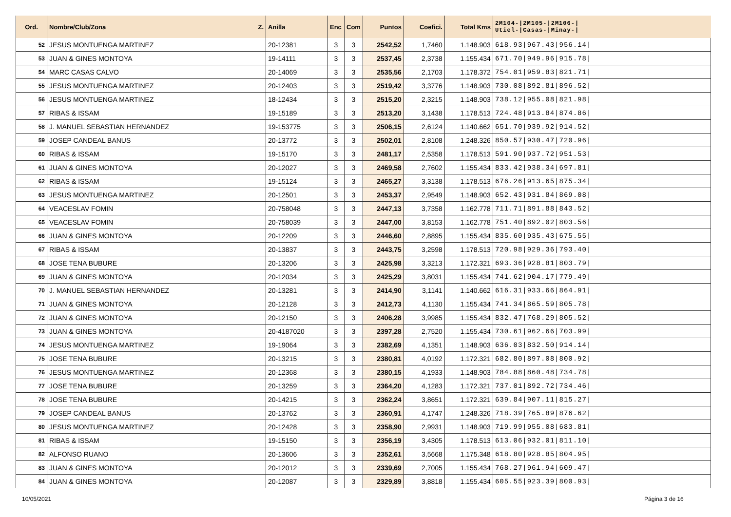| Ord. | Nombre/Club/Zona Z. | Anilla | Enc | Com | Puntos | Coefici. | Total Kms | 2M104-/2M105-/2M106-/ Utiel-/Casas-/Minay-/ |
| --- | --- | --- | --- | --- | --- | --- | --- | --- |
| 52 | JESUS MONTUENGA MARTINEZ | 20-12381 | 3 | 3 | 2542,52 | 1,7460 | 1.148.903 | 618.93/967.43/956.14/ |
| 53 | JUAN & GINES MONTOYA | 19-14111 | 3 | 3 | 2537,45 | 2,3738 | 1.155.434 | 671.70/949.96/915.78/ |
| 54 | MARC CASAS CALVO | 20-14069 | 3 | 3 | 2535,56 | 2,1703 | 1.178.372 | 754.01/959.83/821.71/ |
| 55 | JESUS MONTUENGA MARTINEZ | 20-12403 | 3 | 3 | 2519,42 | 3,3776 | 1.148.903 | 730.08/892.81/896.52/ |
| 56 | JESUS MONTUENGA MARTINEZ | 18-12434 | 3 | 3 | 2515,20 | 2,3215 | 1.148.903 | 738.12/955.08/821.98/ |
| 57 | RIBAS & ISSAM | 19-15189 | 3 | 3 | 2513,20 | 3,1438 | 1.178.513 | 724.48/913.84/874.86/ |
| 58 | J. MANUEL SEBASTIAN HERNANDEZ | 19-153775 | 3 | 3 | 2506,15 | 2,6124 | 1.140.662 | 651.70/939.92/914.52/ |
| 59 | JOSEP CANDEAL BANUS | 20-13772 | 3 | 3 | 2502,01 | 2,8108 | 1.248.326 | 850.57/930.47/720.96/ |
| 60 | RIBAS & ISSAM | 19-15170 | 3 | 3 | 2481,17 | 2,5358 | 1.178.513 | 591.90/937.72/951.53/ |
| 61 | JUAN & GINES MONTOYA | 20-12027 | 3 | 3 | 2469,58 | 2,7602 | 1.155.434 | 833.42/938.34/697.81/ |
| 62 | RIBAS & ISSAM | 19-15124 | 3 | 3 | 2465,27 | 3,3138 | 1.178.513 | 676.26/913.65/875.34/ |
| 63 | JESUS MONTUENGA MARTINEZ | 20-12501 | 3 | 3 | 2453,37 | 2,9549 | 1.148.903 | 652.43/931.84/869.08/ |
| 64 | VEACESLAV FOMIN | 20-758048 | 3 | 3 | 2447,13 | 3,7358 | 1.162.778 | 711.71/891.88/843.52/ |
| 65 | VEACESLAV FOMIN | 20-758039 | 3 | 3 | 2447,00 | 3,8153 | 1.162.778 | 751.40/892.02/803.56/ |
| 66 | JUAN & GINES MONTOYA | 20-12209 | 3 | 3 | 2446,60 | 2,8895 | 1.155.434 | 835.60/935.43/675.55/ |
| 67 | RIBAS & ISSAM | 20-13837 | 3 | 3 | 2443,75 | 3,2598 | 1.178.513 | 720.98/929.36/793.40/ |
| 68 | JOSE TENA BUBURE | 20-13206 | 3 | 3 | 2425,98 | 3,3213 | 1.172.321 | 693.36/928.81/803.79/ |
| 69 | JUAN & GINES MONTOYA | 20-12034 | 3 | 3 | 2425,29 | 3,8031 | 1.155.434 | 741.62/904.17/779.49/ |
| 70 | J. MANUEL SEBASTIAN HERNANDEZ | 20-13281 | 3 | 3 | 2414,90 | 3,1141 | 1.140.662 | 616.31/933.66/864.91/ |
| 71 | JUAN & GINES MONTOYA | 20-12128 | 3 | 3 | 2412,73 | 4,1130 | 1.155.434 | 741.34/865.59/805.78/ |
| 72 | JUAN & GINES MONTOYA | 20-12150 | 3 | 3 | 2406,28 | 3,9985 | 1.155.434 | 832.47/768.29/805.52/ |
| 73 | JUAN & GINES MONTOYA | 20-4187020 | 3 | 3 | 2397,28 | 2,7520 | 1.155.434 | 730.61/962.66/703.99/ |
| 74 | JESUS MONTUENGA MARTINEZ | 19-19064 | 3 | 3 | 2382,69 | 4,1351 | 1.148.903 | 636.03/832.50/914.14/ |
| 75 | JOSE TENA BUBURE | 20-13215 | 3 | 3 | 2380,81 | 4,0192 | 1.172.321 | 682.80/897.08/800.92/ |
| 76 | JESUS MONTUENGA MARTINEZ | 20-12368 | 3 | 3 | 2380,15 | 4,1933 | 1.148.903 | 784.88/860.48/734.78/ |
| 77 | JOSE TENA BUBURE | 20-13259 | 3 | 3 | 2364,20 | 4,1283 | 1.172.321 | 737.01/892.72/734.46/ |
| 78 | JOSE TENA BUBURE | 20-14215 | 3 | 3 | 2362,24 | 3,8651 | 1.172.321 | 639.84/907.11/815.27/ |
| 79 | JOSEP CANDEAL BANUS | 20-13762 | 3 | 3 | 2360,91 | 4,1747 | 1.248.326 | 718.39/765.89/876.62/ |
| 80 | JESUS MONTUENGA MARTINEZ | 20-12428 | 3 | 3 | 2358,90 | 2,9931 | 1.148.903 | 719.99/955.08/683.81/ |
| 81 | RIBAS & ISSAM | 19-15150 | 3 | 3 | 2356,19 | 3,4305 | 1.178.513 | 613.06/932.01/811.10/ |
| 82 | ALFONSO RUANO | 20-13606 | 3 | 3 | 2352,61 | 3,5668 | 1.175.348 | 618.80/928.85/804.95/ |
| 83 | JUAN & GINES MONTOYA | 20-12012 | 3 | 3 | 2339,69 | 2,7005 | 1.155.434 | 768.27/961.94/609.47/ |
| 84 | JUAN & GINES MONTOYA | 20-12087 | 3 | 3 | 2329,89 | 3,8818 | 1.155.434 | 605.55/923.39/800.93/ |
10/05/2021 Página 3 de 16